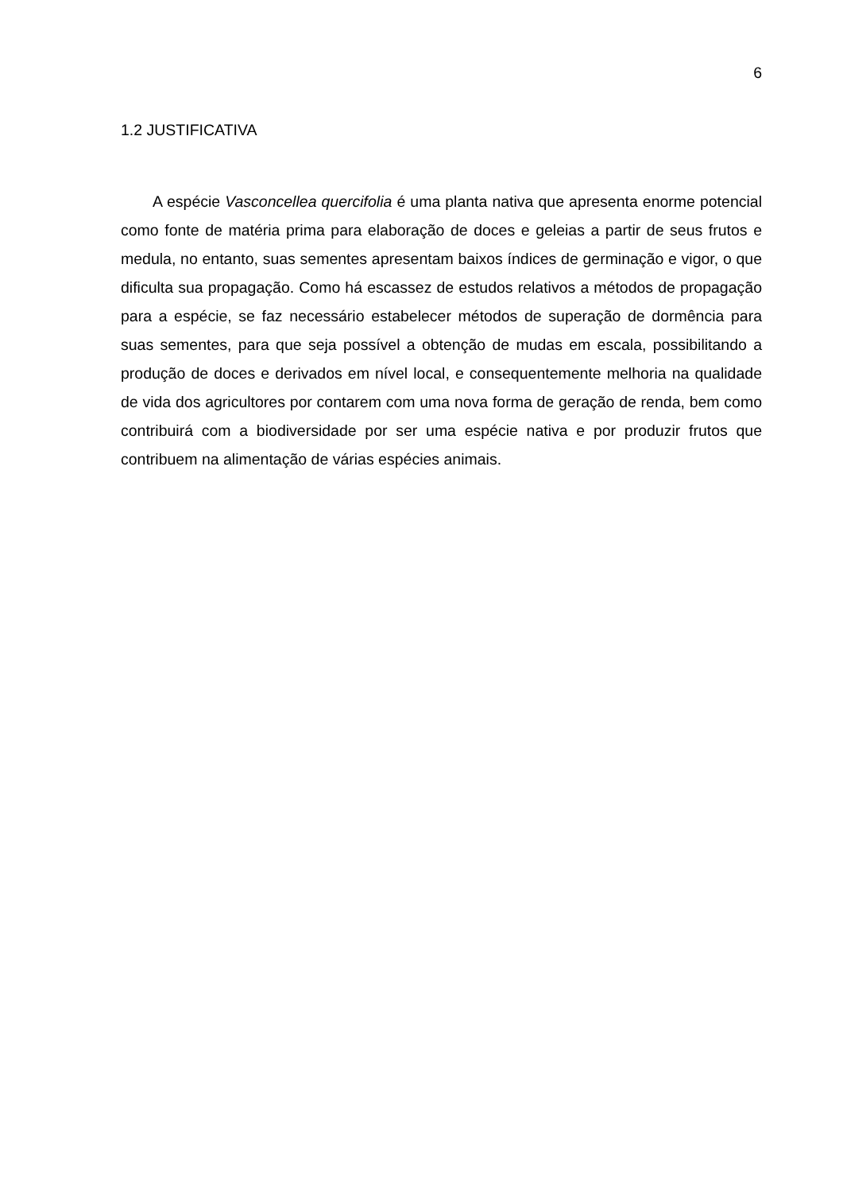6
1.2 JUSTIFICATIVA
A espécie Vasconcellea quercifolia é uma planta nativa que apresenta enorme potencial como fonte de matéria prima para elaboração de doces e geleias a partir de seus frutos e medula, no entanto, suas sementes apresentam baixos índices de germinação e vigor, o que dificulta sua propagação. Como há escassez de estudos relativos a métodos de propagação para a espécie, se faz necessário estabelecer métodos de superação de dormência para suas sementes, para que seja possível a obtenção de mudas em escala, possibilitando a produção de doces e derivados em nível local, e consequentemente melhoria na qualidade de vida dos agricultores por contarem com uma nova forma de geração de renda, bem como contribuirá com a biodiversidade por ser uma espécie nativa e por produzir frutos que contribuem na alimentação de várias espécies animais.